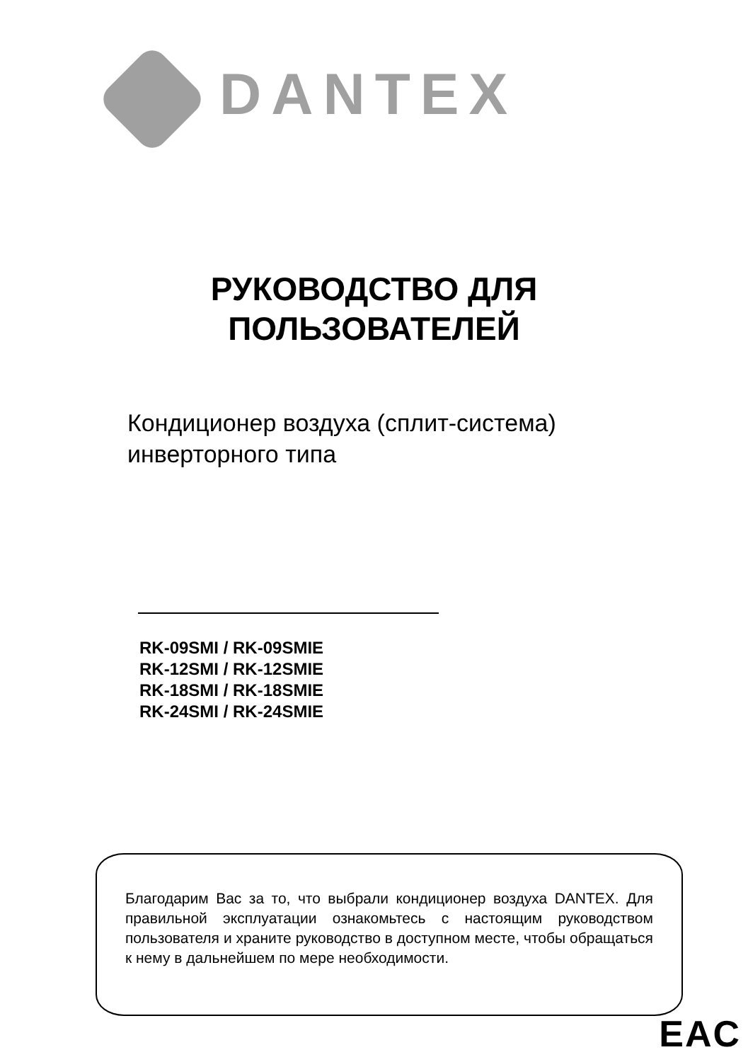DANTEX
РУКОВОДСТВО ДЛЯ
ПОЛЬЗОВАТЕЛЕЙ
Кондиционер воздуха (сплит-система)
инверторного типа
RK-09SMI / RK-09SMIE
RK-12SMI / RK-12SMIE
RK-18SMI / RK-18SMIE
RK-24SMI / RK-24SMIE
Благодарим Вас за то, что выбрали кондиционер воздуха DANTEX. Для правильной эксплуатации ознакомьтесь с настоящим руководством пользователя и храните руководство в доступном месте, чтобы обращаться к нему в дальнейшем по мере необходимости.
EAC